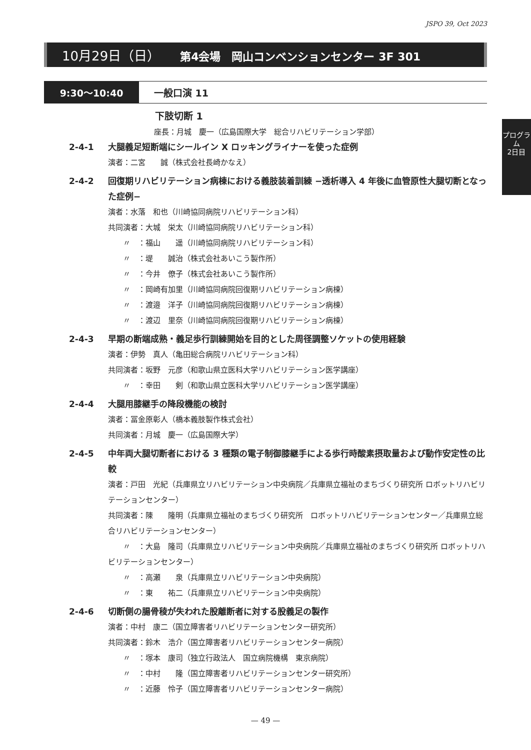JSPO 39, Oct 2023
10月29日（日） 第4会場　岡山コンベンションセンター 3F 301
9:30〜10:40 一般口演 11
下肢切断 1
座長：月城　慶一（広島国際大学　総合リハビリテーション学部）
プログラム
2日目
2-4-1 大腿義足短断端にシールイン X ロッキングライナーを使った症例
演者：二宮　　誠（株式会社長崎かなえ）
2-4-2 回復期リハビリテーション病棟における義肢装着訓練 −透析導入 4 年後に血管原性大腿切断となった症例−
演者：水落　和也（川崎協同病院リハビリテーション科）
共同演者：大城　栄太（川崎協同病院リハビリテーション科）
〃　：福山　　遥（川崎協同病院リハビリテーション科）
〃　：堤　　誠治（株式会社あいこう製作所）
〃　：今井　僚子（株式会社あいこう製作所）
〃　：岡崎有加里（川崎協同病院回復期リハビリテーション病棟）
〃　：渡邉　洋子（川崎協同病院回復期リハビリテーション病棟）
〃　：渡辺　里奈（川崎協同病院回復期リハビリテーション病棟）
2-4-3 早期の断端成熟・義足歩行訓練開始を目的とした周径調整ソケットの使用経験
演者：伊勢　真人（亀田総合病院リハビリテーション科）
共同演者：坂野　元彦（和歌山県立医科大学リハビリテーション医学講座）
〃　：幸田　　剣（和歌山県立医科大学リハビリテーション医学講座）
2-4-4 大腿用膝継手の降段機能の検討
演者：冨金原彰人（橋本義肢製作株式会社）
共同演者：月城　慶一（広島国際大学）
2-4-5 中年両大腿切断者における 3 種類の電子制御膝継手による歩行時酸素摂取量および動作安定性の比較
演者：戸田　光紀（兵庫県立リハビリテーション中央病院／兵庫県立福祉のまちづくり研究所 ロボットリハビリテーションセンター）
共同演者：陳　　隆明（兵庫県立福祉のまちづくり研究所　ロボットリハビリテーションセンター／兵庫県立総合リハビリテーションセンター）
〃　：大島　隆司（兵庫県立リハビリテーション中央病院／兵庫県立福祉のまちづくり研究所 ロボットリハビリテーションセンター）
〃　：高瀬　　泉（兵庫県立リハビリテーション中央病院）
〃　：東　　祐二（兵庫県立リハビリテーション中央病院）
2-4-6 切断側の腸骨稜が失われた股離断者に対する股義足の製作
演者：中村　康二（国立障害者リハビリテーションセンター研究所）
共同演者：鈴木　浩介（国立障害者リハビリテーションセンター病院）
〃　：塚本　康司（独立行政法人　国立病院機構　東京病院）
〃　：中村　　隆（国立障害者リハビリテーションセンター研究所）
〃　：近藤　怜子（国立障害者リハビリテーションセンター病院）
— 49 —